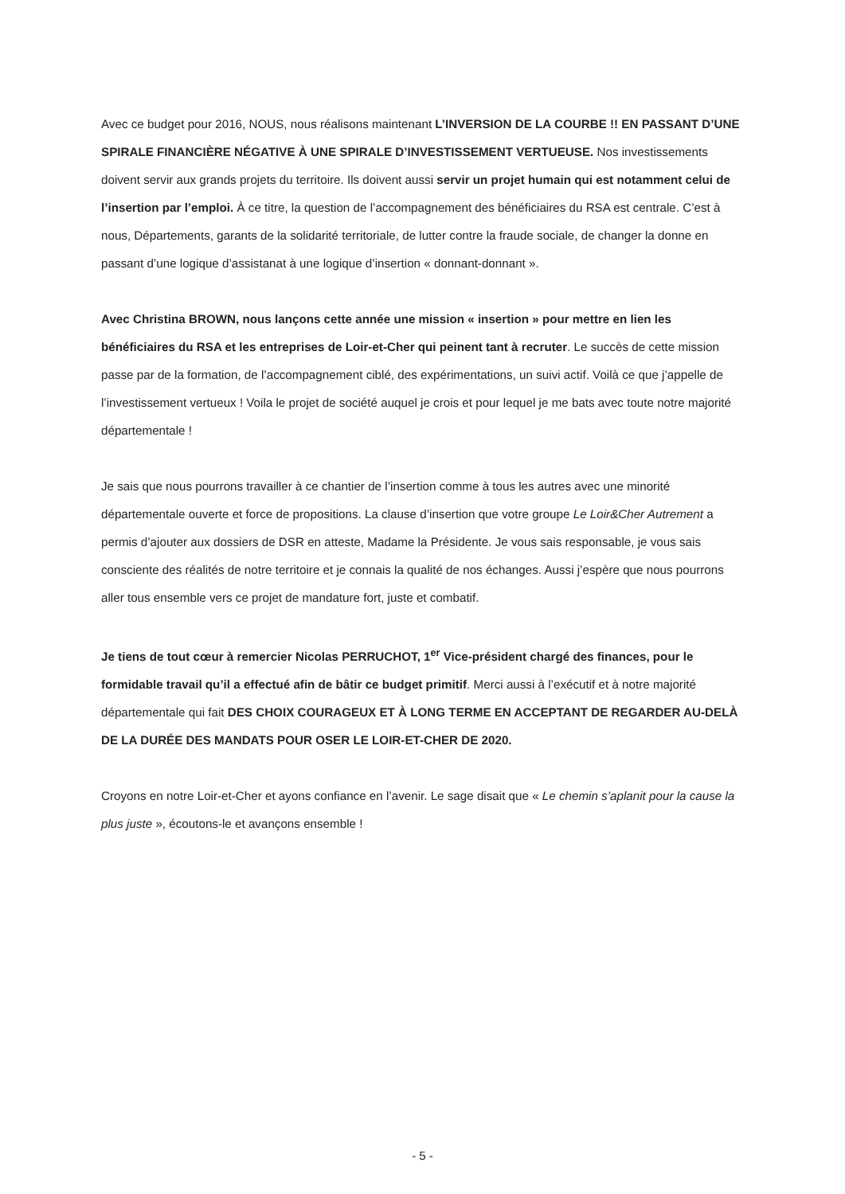Avec ce budget pour 2016, NOUS, nous réalisons maintenant L’INVERSION DE LA COURBE !! EN PASSANT D’UNE SPIRALE FINANCIÈRE NÉGATIVE À UNE SPIRALE D’INVESTISSEMENT VERTUEUSE. Nos investissements doivent servir aux grands projets du territoire. Ils doivent aussi servir un projet humain qui est notamment celui de l’insertion par l’emploi. À ce titre, la question de l’accompagnement des bénéficiaires du RSA est centrale. C’est à nous, Départements, garants de la solidarité territoriale, de lutter contre la fraude sociale, de changer la donne en passant d’une logique d’assistanat à une logique d’insertion « donnant-donnant ».
Avec Christina BROWN, nous lançons cette année une mission « insertion » pour mettre en lien les bénéficiaires du RSA et les entreprises de Loir-et-Cher qui peinent tant à recruter. Le succès de cette mission passe par de la formation, de l’accompagnement ciblé, des expérimentations, un suivi actif. Voilà ce que j’appelle de l’investissement vertueux ! Voila le projet de société auquel je crois et pour lequel je me bats avec toute notre majorité départementale !
Je sais que nous pourrons travailler à ce chantier de l’insertion comme à tous les autres avec une minorité départementale ouverte et force de propositions. La clause d’insertion que votre groupe Le Loir&Cher Autrement a permis d’ajouter aux dossiers de DSR en atteste, Madame la Présidente. Je vous sais responsable, je vous sais consciente des réalités de notre territoire et je connais la qualité de nos échanges. Aussi j’espère que nous pourrons aller tous ensemble vers ce projet de mandature fort, juste et combatif.
Je tiens de tout cœur à remercier Nicolas PERRUCHOT, 1<sup>er</sup> Vice-président chargé des finances, pour le formidable travail qu’il a effectué afin de bâtir ce budget primitif. Merci aussi à l’exécutif et à notre majorité départementale qui fait DES CHOIX COURAGEUX ET À LONG TERME EN ACCEPTANT DE REGARDER AU-DELÀ DE LA DURÉE DES MANDATS POUR OSER LE LOIR-ET-CHER DE 2020.
Croyons en notre Loir-et-Cher et ayons confiance en l’avenir. Le sage disait que « Le chemin s’aplanit pour la cause la plus juste », écoutons-le et avançons ensemble !
- 5 -